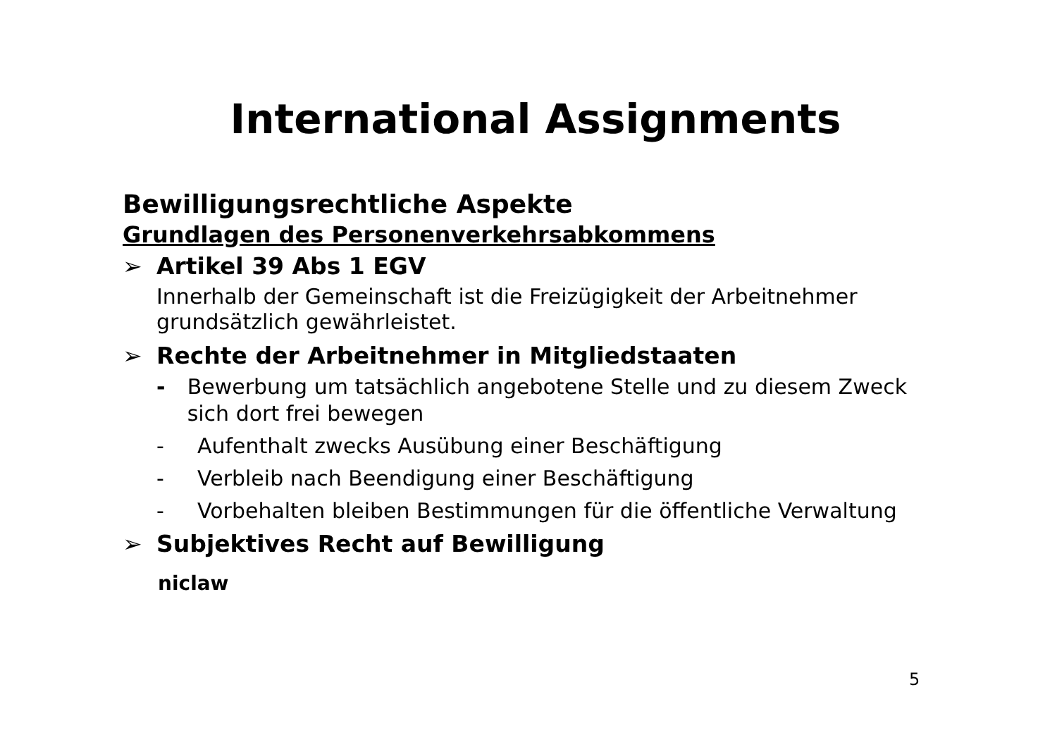International Assignments
Bewilligungsrechtliche Aspekte
Grundlagen des Personenverkehrsabkommens
➢ Artikel 39 Abs 1 EGV
Innerhalb der Gemeinschaft ist die Freizügigkeit der Arbeitnehmer grundsätzlich gewährleistet.
➢ Rechte der Arbeitnehmer in Mitgliedstaaten
- Bewerbung um tatsächlich angebotene Stelle und zu diesem Zweck sich dort frei bewegen
- Aufenthalt zwecks Ausübung einer Beschäftigung
- Verbleib nach Beendigung einer Beschäftigung
- Vorbehalten bleiben Bestimmungen für die öffentliche Verwaltung
➢ Subjektives Recht auf Bewilligung
niclaw
5